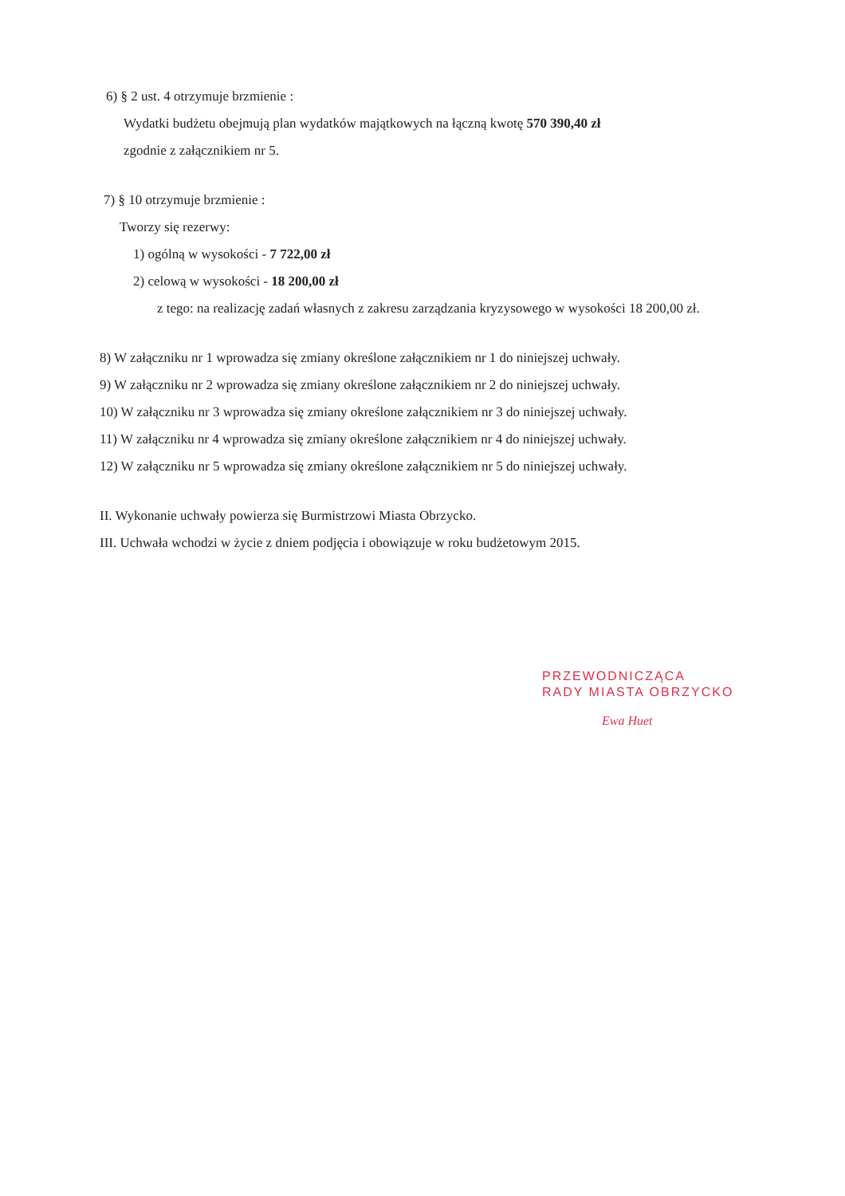6) § 2 ust. 4 otrzymuje brzmienie :
Wydatki budżetu obejmują plan wydatków majątkowych na łączną kwotę 570 390,40 zł
zgodnie z załącznikiem nr 5.
7) § 10 otrzymuje brzmienie :
Tworzy się rezerwy:
1) ogólną w wysokości - 7 722,00 zł
2) celową w wysokości - 18 200,00 zł
z tego: na realizację zadań własnych z zakresu zarządzania kryzysowego w wysokości 18 200,00 zł.
8) W załączniku nr 1 wprowadza się zmiany określone załącznikiem nr 1 do niniejszej uchwały.
9) W załączniku nr 2 wprowadza się zmiany określone załącznikiem nr 2 do niniejszej uchwały.
10) W załączniku nr 3 wprowadza się zmiany określone załącznikiem nr 3 do niniejszej uchwały.
11) W załączniku nr 4 wprowadza się zmiany określone załącznikiem nr 4 do niniejszej uchwały.
12) W załączniku nr 5 wprowadza się zmiany określone załącznikiem nr 5 do niniejszej uchwały.
II. Wykonanie uchwały powierza się Burmistrzowi Miasta Obrzycko.
III. Uchwała wchodzi w życie z dniem podjęcia i obowiązuje w roku budżetowym 2015.
PRZEWODNICZĄCA
RADY MIASTA OBRZYCKO
Ewa Huet